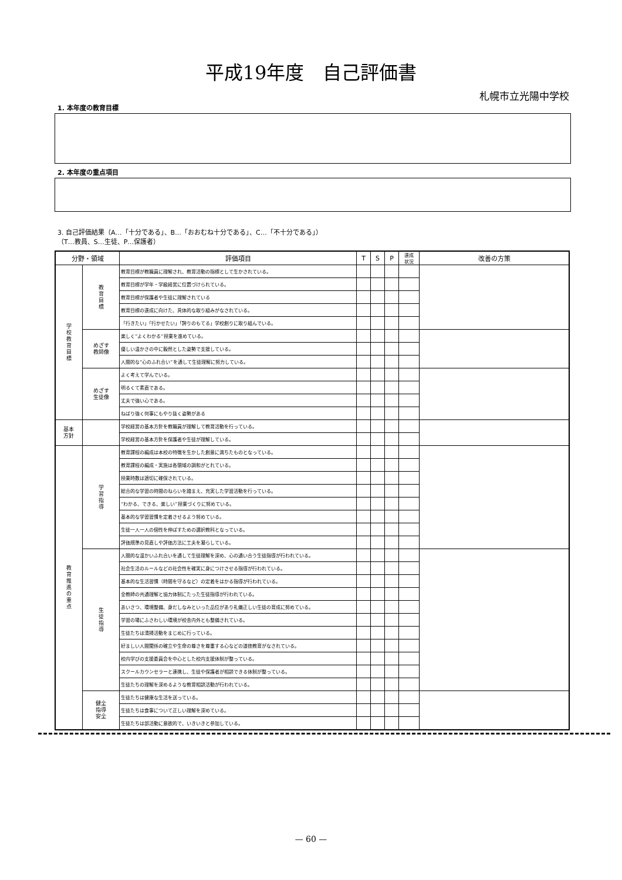平成19年度　自己評価書
札幌市立光陽中学校
1. 本年度の教育目標
2. 本年度の重点項目
3. 自己評価結果（A…「十分である」、B…「おおむね十分である」、C…「不十分である」）
（T…教員、S…生徒、P…保護者）
| 分野・領域 | | 評価項目 | T | S | P | 達成 状況 | 改善の方策 |
| --- | --- | --- | --- | --- | --- | --- | --- |
| 学 校 教 育 目 標 | 教 育 目 標 | 教育目標が教職員に理解され、教育活動の指標として生かされている。 | | | | | |
| | | 教育目標が学年・学級経営に位置づけられている。 | | | | | |
| | | 教育目標が保護者や生徒に理解されている | | | | | |
| | | 教育目標の達成に向けた、具体的な取り組みがなされている。 | | | | | |
| | | 「行きたい」「行かせたい」「誇りのもてる」学校創りに取り組んでいる。 | | | | | |
| | めざす 教師像 | 楽しく”よくわかる”授業を進めている。 | | | | | |
| | | 優しい温かさの中に毅然とした姿勢で支援している。 | | | | | |
| | | 人間的な”心のふれ合い”を通して生徒理解に努力している。 | | | | | |
| | めざす 生徒像 | よく考えて学んでいる。 | | | | | |
| | | 明るくて素直である。 | | | | | |
| | | 丈夫で強い心である。 | | | | | |
| | | ねばり強く何事にもやり抜く姿勢がある | | | | | |
| 基本 方針 | | 学校経営の基本方針を教職員が理解して教育活動を行っている。 | | | | | |
| | | 学校経営の基本方針を保護者や生徒が理解している。 | | | | | |
| 教 育 推 進 の 重 点 | 学 習 指 導 | 教育課程の編成は本校の特徴を生かした創意に満ちたものとなっている。 | | | | | |
| | | 教育課程の編成・実施は各領域の調和がとれている。 | | | | | |
| | | 授業時数は適切に確保されている。 | | | | | |
| | | 総合的な学習の時間のねらいを踏まえ、充実した学習活動を行っている。 | | | | | |
| | | ”わかる、できる、楽しい”授業づくりに努めている。 | | | | | |
| | | 基本的な学習習慣を定着させるよう努めている。 | | | | | |
| | | 生徒一人一人の個性を伸ばすための選択教科となっている。 | | | | | |
| | | 評価規準の見直しや評価方法に工夫を凝らしている。 | | | | | |
| | 生 徒 指 導 | 人間的な温かいふれ合いを通して生徒理解を深め、心の通い合う生徒指導が行われている。 | | | | | |
| | | 社会生活のルールなどの社会性を確実に身につけさせる指導が行われている。 | | | | | |
| | | 基本的な生活習慣（時間を守るなど）の定着をはかる指導が行われている。 | | | | | |
| | | 全教師の共通理解と協力体制にたった生徒指導が行われている。 | | | | | |
| | | あいさつ、環境整備、身だしなみといった品位があり礼儀正しい生徒の育成に努めている。 | | | | | |
| | | 学習の場にふさわしい環境が校舎内外とも整備されている。 | | | | | |
| | | 生徒たちは清掃活動をまじめに行っている。 | | | | | |
| | | 好ましい人間関係の確立や生命の尊さを尊重する心などの道徳教育がなされている。 | | | | | |
| | | 校内学びの支援委員会を中心とした校内支援体制が整っている。 | | | | | |
| | | スクールカウンセラーと連携し、生徒や保護者が相談できる体制が整っている。 | | | | | |
| | | 生徒たちの理解を深めるような教育相談活動が行われている。 | | | | | |
| | 健全 指導 安全 | 生徒たちは健康な生活を送っている。 | | | | | |
| | | 生徒たちは食事について正しい理解を深めている。 | | | | | |
| | | 生徒たちは部活動に意欲的で、いきいきと参加している。 | | | | | |
— 60 —